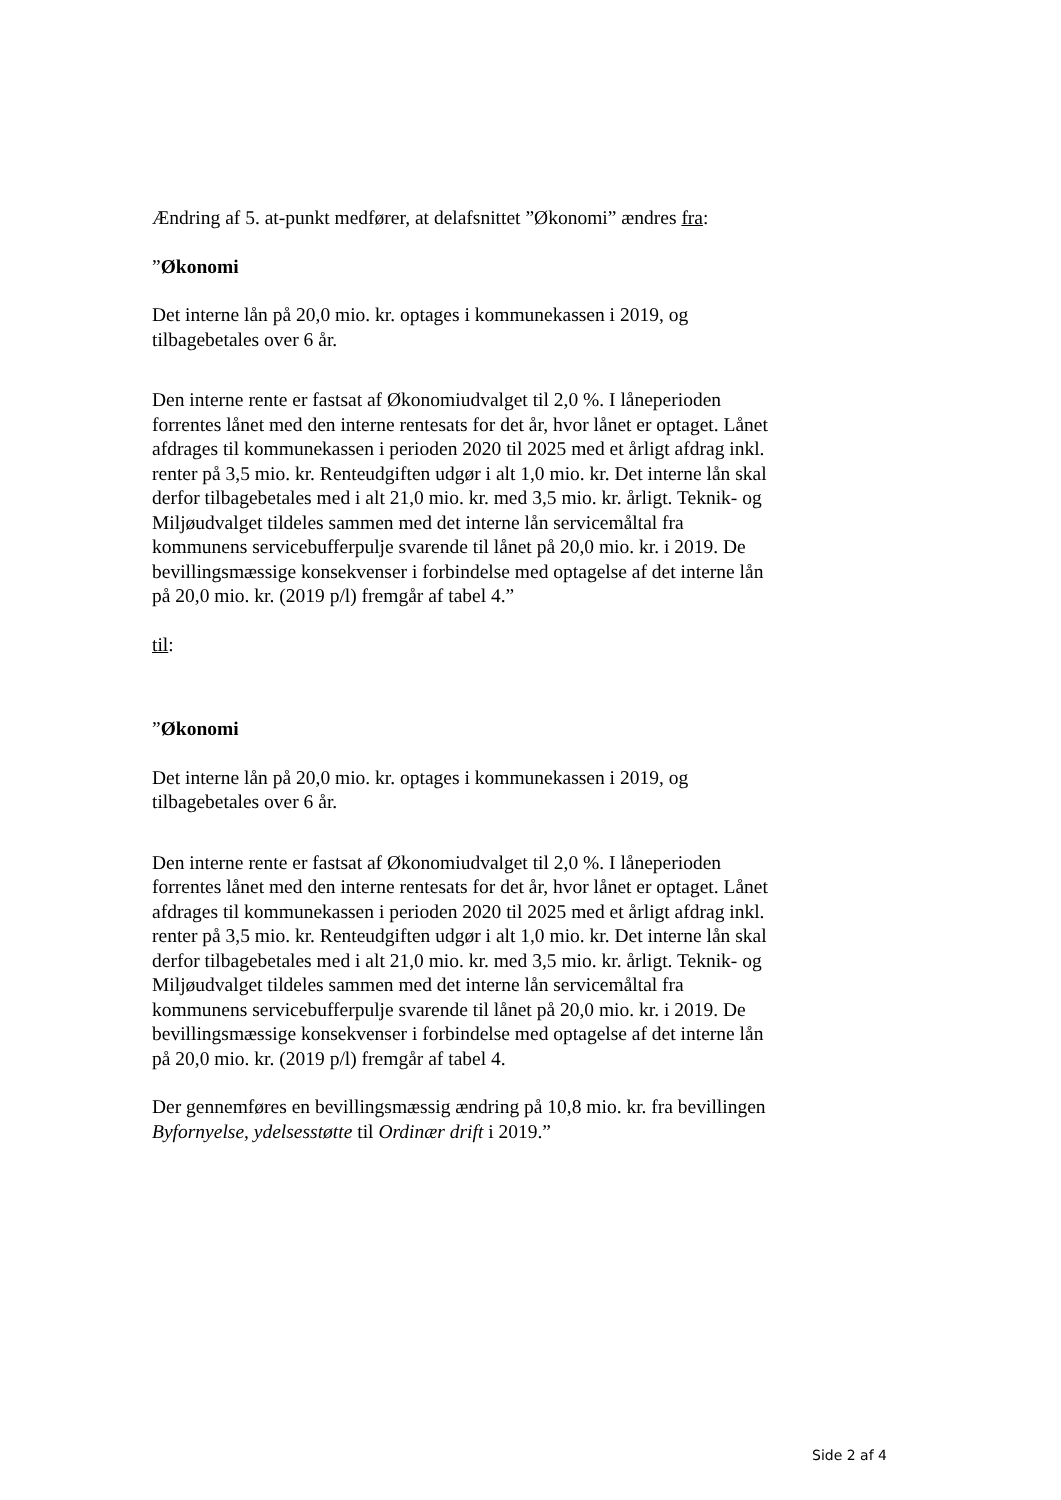Ændring af 5. at-punkt medfører, at delafsnittet ”Økonomi” ændres fra:
”Økonomi
Det interne lån på 20,0 mio. kr. optages i kommunekassen i 2019, og tilbagebetales over 6 år.
Den interne rente er fastsat af Økonomiudvalget til 2,0 %. I låneperioden forrentes lånet med den interne rentesats for det år, hvor lånet er optaget. Lånet afdrages til kommunekassen i perioden 2020 til 2025 med et årligt afdrag inkl. renter på 3,5 mio. kr. Renteudgiften udgør i alt 1,0 mio. kr. Det interne lån skal derfor tilbagebetales med i alt 21,0 mio. kr. med 3,5 mio. kr. årligt. Teknik- og Miljøudvalget tildeles sammen med det interne lån servicemåltal fra kommunens servicebufferpulje svarende til lånet på 20,0 mio. kr. i 2019. De bevillingsmæssige konsekvenser i forbindelse med optagelse af det interne lån på 20,0 mio. kr. (2019 p/l) fremgår af tabel 4.”
til:
”Økonomi
Det interne lån på 20,0 mio. kr. optages i kommunekassen i 2019, og tilbagebetales over 6 år.
Den interne rente er fastsat af Økonomiudvalget til 2,0 %. I låneperioden forrentes lånet med den interne rentesats for det år, hvor lånet er optaget. Lånet afdrages til kommunekassen i perioden 2020 til 2025 med et årligt afdrag inkl. renter på 3,5 mio. kr. Renteudgiften udgør i alt 1,0 mio. kr. Det interne lån skal derfor tilbagebetales med i alt 21,0 mio. kr. med 3,5 mio. kr. årligt. Teknik- og Miljøudvalget tildeles sammen med det interne lån servicemåltal fra kommunens servicebufferpulje svarende til lånet på 20,0 mio. kr. i 2019. De bevillingsmæssige konsekvenser i forbindelse med optagelse af det interne lån på 20,0 mio. kr. (2019 p/l) fremgår af tabel 4.
Der gennemføres en bevillingsmæssig ændring på 10,8 mio. kr. fra bevillingen Byfornyelse, ydelsesstøtte til Ordinær drift i 2019.”
Side 2 af 4